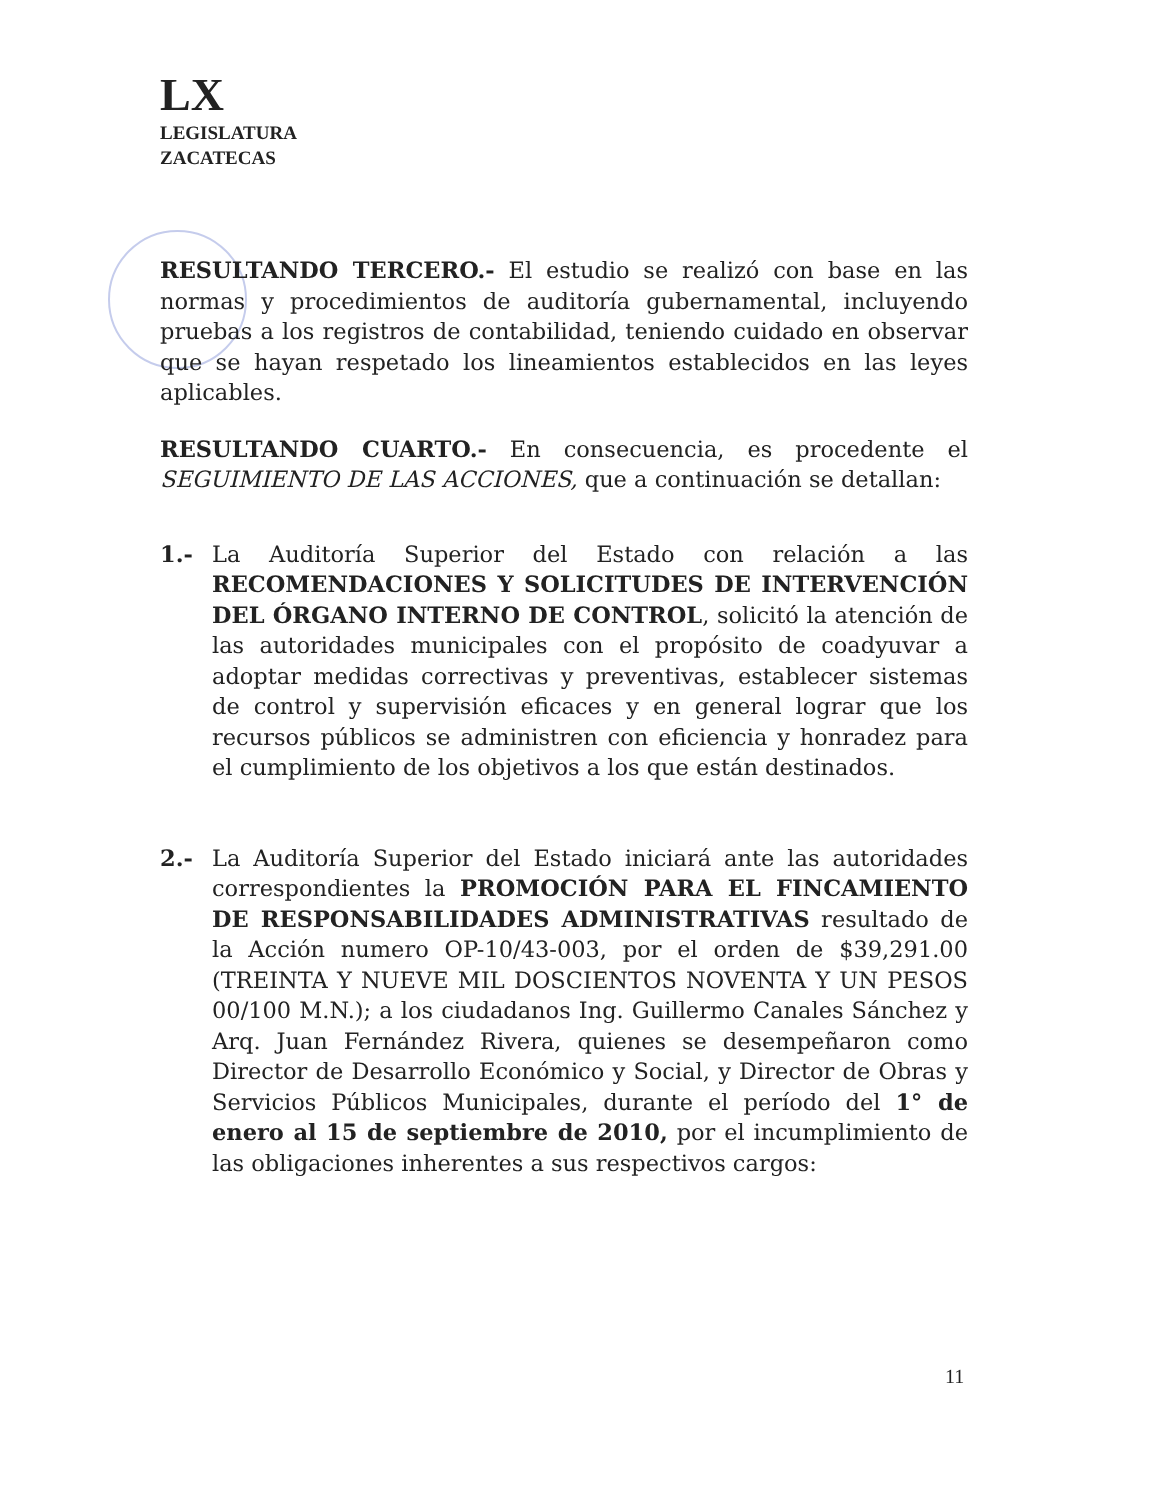LX
LEGISLATURA
ZACATECAS
RESULTANDO TERCERO.- El estudio se realizó con base en las normas y procedimientos de auditoría gubernamental, incluyendo pruebas a los registros de contabilidad, teniendo cuidado en observar que se hayan respetado los lineamientos establecidos en las leyes aplicables.
RESULTANDO CUARTO.- En consecuencia, es procedente el SEGUIMIENTO DE LAS ACCIONES, que a continuación se detallan:
1.- La Auditoría Superior del Estado con relación a las RECOMENDACIONES Y SOLICITUDES DE INTERVENCIÓN DEL ÓRGANO INTERNO DE CONTROL, solicitó la atención de las autoridades municipales con el propósito de coadyuvar a adoptar medidas correctivas y preventivas, establecer sistemas de control y supervisión eficaces y en general lograr que los recursos públicos se administren con eficiencia y honradez para el cumplimiento de los objetivos a los que están destinados.
2.- La Auditoría Superior del Estado iniciará ante las autoridades correspondientes la PROMOCIÓN PARA EL FINCAMIENTO DE RESPONSABILIDADES ADMINISTRATIVAS resultado de la Acción numero OP-10/43-003, por el orden de $39,291.00 (TREINTA Y NUEVE MIL DOSCIENTOS NOVENTA Y UN PESOS 00/100 M.N.); a los ciudadanos Ing. Guillermo Canales Sánchez y Arq. Juan Fernández Rivera, quienes se desempeñaron como Director de Desarrollo Económico y Social, y Director de Obras y Servicios Públicos Municipales, durante el período del 1° de enero al 15 de septiembre de 2010, por el incumplimiento de las obligaciones inherentes a sus respectivos cargos:
11